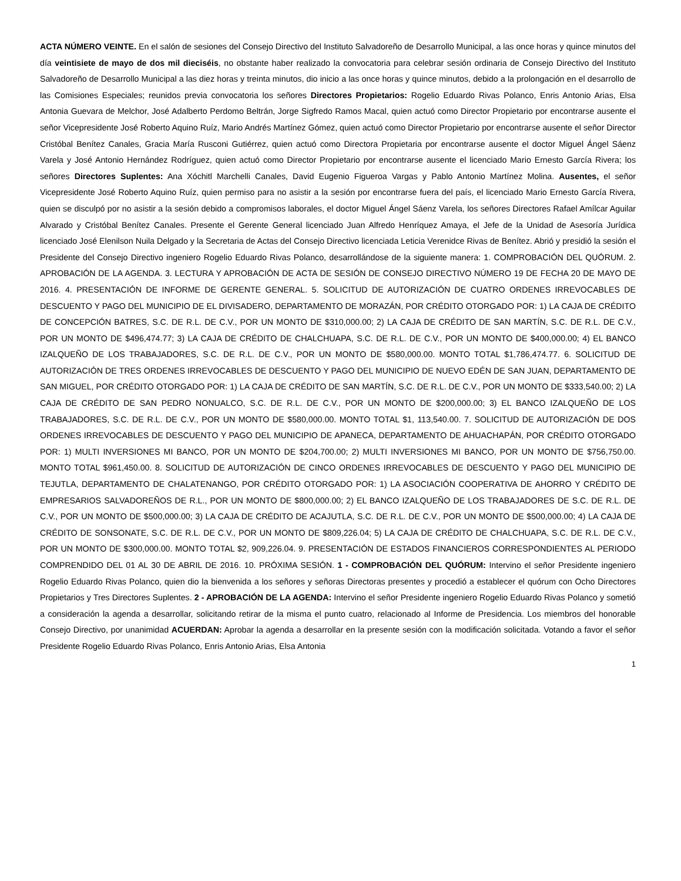ACTA NÚMERO VEINTE. En el salón de sesiones del Consejo Directivo del Instituto Salvadoreño de Desarrollo Municipal, a las once horas y quince minutos del día veintisiete de mayo de dos mil dieciséis, no obstante haber realizado la convocatoria para celebrar sesión ordinaria de Consejo Directivo del Instituto Salvadoreño de Desarrollo Municipal a las diez horas y treinta minutos, dio inicio a las once horas y quince minutos, debido a la prolongación en el desarrollo de las Comisiones Especiales; reunidos previa convocatoria los señores Directores Propietarios: Rogelio Eduardo Rivas Polanco, Enris Antonio Arias, Elsa Antonia Guevara de Melchor, José Adalberto Perdomo Beltrán, Jorge Sigfredo Ramos Macal, quien actuó como Director Propietario por encontrarse ausente el señor Vicepresidente José Roberto Aquino Ruíz, Mario Andrés Martínez Gómez, quien actuó como Director Propietario por encontrarse ausente el señor Director Cristóbal Benítez Canales, Gracia María Rusconi Gutiérrez, quien actuó como Directora Propietaria por encontrarse ausente el doctor Miguel Ángel Sáenz Varela y José Antonio Hernández Rodríguez, quien actuó como Director Propietario por encontrarse ausente el licenciado Mario Ernesto García Rivera; los señores Directores Suplentes: Ana Xóchitl Marchelli Canales, David Eugenio Figueroa Vargas y Pablo Antonio Martínez Molina. Ausentes, el señor Vicepresidente José Roberto Aquino Ruíz, quien permiso para no asistir a la sesión por encontrarse fuera del país, el licenciado Mario Ernesto García Rivera, quien se disculpó por no asistir a la sesión debido a compromisos laborales, el doctor Miguel Ángel Sáenz Varela, los señores Directores Rafael Amílcar Aguilar Alvarado y Cristóbal Benítez Canales. Presente el Gerente General licenciado Juan Alfredo Henríquez Amaya, el Jefe de la Unidad de Asesoría Jurídica licenciado José Elenilson Nuila Delgado y la Secretaria de Actas del Consejo Directivo licenciada Leticia Verenidce Rivas de Benítez. Abrió y presidió la sesión el Presidente del Consejo Directivo ingeniero Rogelio Eduardo Rivas Polanco, desarrollándose de la siguiente manera: 1. COMPROBACIÓN DEL QUÓRUM. 2. APROBACIÓN DE LA AGENDA. 3. LECTURA Y APROBACIÓN DE ACTA DE SESIÓN DE CONSEJO DIRECTIVO NÚMERO 19 DE FECHA 20 DE MAYO DE 2016. 4. PRESENTACIÓN DE INFORME DE GERENTE GENERAL. 5. SOLICITUD DE AUTORIZACIÓN DE CUATRO ORDENES IRREVOCABLES DE DESCUENTO Y PAGO DEL MUNICIPIO DE EL DIVISADERO, DEPARTAMENTO DE MORAZÁN, POR CRÉDITO OTORGADO POR: 1) LA CAJA DE CRÉDITO DE CONCEPCIÓN BATRES, S.C. DE R.L. DE C.V., POR UN MONTO DE $310,000.00; 2) LA CAJA DE CRÉDITO DE SAN MARTÍN, S.C. DE R.L. DE C.V., POR UN MONTO DE $496,474.77; 3) LA CAJA DE CRÉDITO DE CHALCHUAPA, S.C. DE R.L. DE C.V., POR UN MONTO DE $400,000.00; 4) EL BANCO IZALQUEÑO DE LOS TRABAJADORES, S.C. DE R.L. DE C.V., POR UN MONTO DE $580,000.00. MONTO TOTAL $1,786,474.77. 6. SOLICITUD DE AUTORIZACIÓN DE TRES ORDENES IRREVOCABLES DE DESCUENTO Y PAGO DEL MUNICIPIO DE NUEVO EDÉN DE SAN JUAN, DEPARTAMENTO DE SAN MIGUEL, POR CRÉDITO OTORGADO POR: 1) LA CAJA DE CRÉDITO DE SAN MARTÍN, S.C. DE R.L. DE C.V., POR UN MONTO DE $333,540.00; 2) LA CAJA DE CRÉDITO DE SAN PEDRO NONUALCO, S.C. DE R.L. DE C.V., POR UN MONTO DE $200,000.00; 3) EL BANCO IZALQUEÑO DE LOS TRABAJADORES, S.C. DE R.L. DE C.V., POR UN MONTO DE $580,000.00. MONTO TOTAL $1, 113,540.00. 7. SOLICITUD DE AUTORIZACIÓN DE DOS ORDENES IRREVOCABLES DE DESCUENTO Y PAGO DEL MUNICIPIO DE APANECA, DEPARTAMENTO DE AHUACHAPÁN, POR CRÉDITO OTORGADO POR: 1) MULTI INVERSIONES MI BANCO, POR UN MONTO DE $204,700.00; 2) MULTI INVERSIONES MI BANCO, POR UN MONTO DE $756,750.00. MONTO TOTAL $961,450.00. 8. SOLICITUD DE AUTORIZACIÓN DE CINCO ORDENES IRREVOCABLES DE DESCUENTO Y PAGO DEL MUNICIPIO DE TEJUTLA, DEPARTAMENTO DE CHALATENANGO, POR CRÉDITO OTORGADO POR: 1) LA ASOCIACIÓN COOPERATIVA DE AHORRO Y CRÉDITO DE EMPRESARIOS SALVADOREÑOS DE R.L., POR UN MONTO DE $800,000.00; 2) EL BANCO IZALQUEÑO DE LOS TRABAJADORES DE S.C. DE R.L. DE C.V., POR UN MONTO DE $500,000.00; 3) LA CAJA DE CRÉDITO DE ACAJUTLA, S.C. DE R.L. DE C.V., POR UN MONTO DE $500,000.00; 4) LA CAJA DE CRÉDITO DE SONSONATE, S.C. DE R.L. DE C.V., POR UN MONTO DE $809,226.04; 5) LA CAJA DE CRÉDITO DE CHALCHUAPA, S.C. DE R.L. DE C.V., POR UN MONTO DE $300,000.00. MONTO TOTAL $2, 909,226.04. 9. PRESENTACIÓN DE ESTADOS FINANCIEROS CORRESPONDIENTES AL PERIODO COMPRENDIDO DEL 01 AL 30 DE ABRIL DE 2016. 10. PRÓXIMA SESIÓN. 1 - COMPROBACIÓN DEL QUÓRUM: Intervino el señor Presidente ingeniero Rogelio Eduardo Rivas Polanco, quien dio la bienvenida a los señores y señoras Directoras presentes y procedió a establecer el quórum con Ocho Directores Propietarios y Tres Directores Suplentes. 2 - APROBACIÓN DE LA AGENDA: Intervino el señor Presidente ingeniero Rogelio Eduardo Rivas Polanco y sometió a consideración la agenda a desarrollar, solicitando retirar de la misma el punto cuatro, relacionado al Informe de Presidencia. Los miembros del honorable Consejo Directivo, por unanimidad ACUERDAN: Aprobar la agenda a desarrollar en la presente sesión con la modificación solicitada. Votando a favor el señor Presidente Rogelio Eduardo Rivas Polanco, Enris Antonio Arias, Elsa Antonia
1